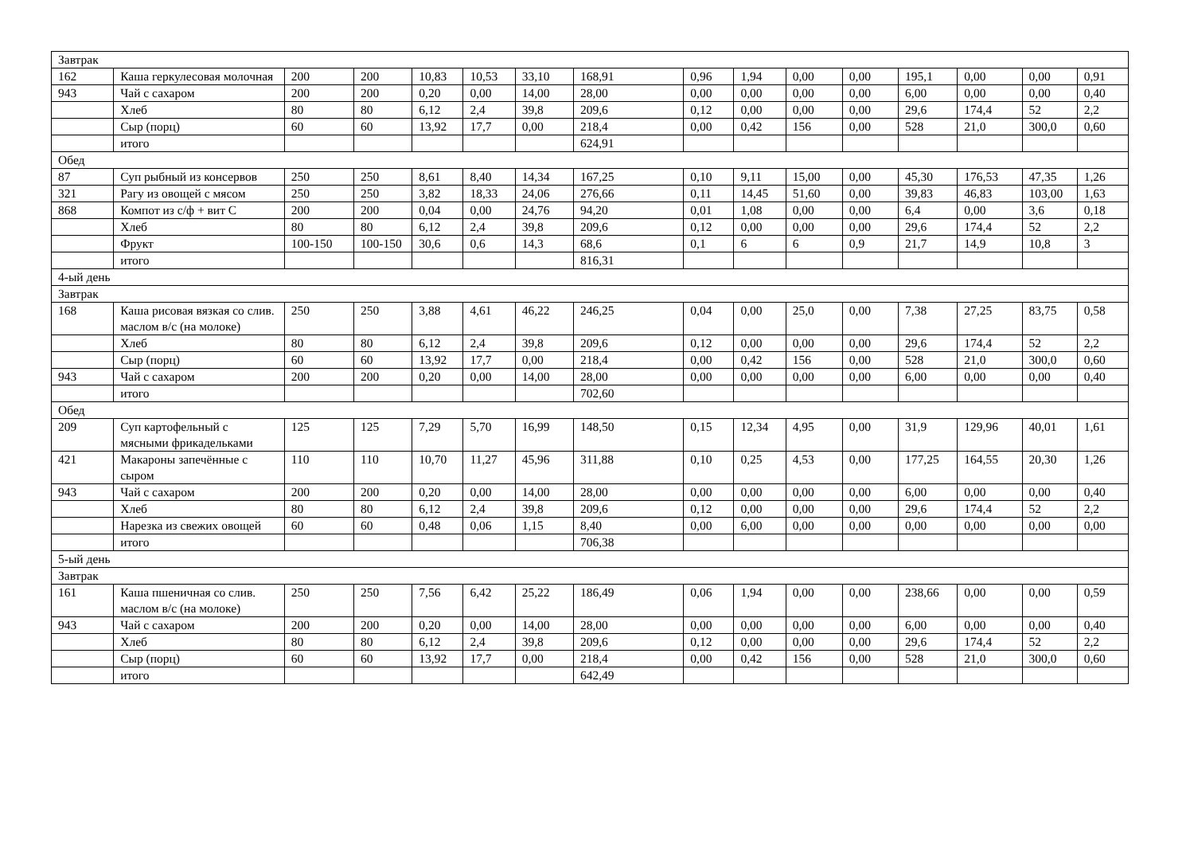| Завтрак | | | | | | | | | | | | | | | |
| 162 | Каша геркулесовая молочная | 200 | 200 | 10,83 | 10,53 | 33,10 | 168,91 | 0,96 | 1,94 | 0,00 | 0,00 | 195,1 | 0,00 | 0,00 | 0,91 |
| 943 | Чай с сахаром | 200 | 200 | 0,20 | 0,00 | 14,00 | 28,00 | 0,00 | 0,00 | 0,00 | 0,00 | 6,00 | 0,00 | 0,00 | 0,40 |
| | Хлеб | 80 | 80 | 6,12 | 2,4 | 39,8 | 209,6 | 0,12 | 0,00 | 0,00 | 0,00 | 29,6 | 174,4 | 52 | 2,2 |
| | Сыр (порц) | 60 | 60 | 13,92 | 17,7 | 0,00 | 218,4 | 0,00 | 0,42 | 156 | 0,00 | 528 | 21,0 | 300,0 | 0,60 |
| | итого | | | | | | 624,91 | | | | | | | | |
| Обед | | | | | | | | | | | | | | | |
| 87 | Суп рыбный из консервов | 250 | 250 | 8,61 | 8,40 | 14,34 | 167,25 | 0,10 | 9,11 | 15,00 | 0,00 | 45,30 | 176,53 | 47,35 | 1,26 |
| 321 | Рагу из овощей с мясом | 250 | 250 | 3,82 | 18,33 | 24,06 | 276,66 | 0,11 | 14,45 | 51,60 | 0,00 | 39,83 | 46,83 | 103,00 | 1,63 |
| 868 | Компот из с/ф + вит С | 200 | 200 | 0,04 | 0,00 | 24,76 | 94,20 | 0,01 | 1,08 | 0,00 | 0,00 | 6,4 | 0,00 | 3,6 | 0,18 |
| | Хлеб | 80 | 80 | 6,12 | 2,4 | 39,8 | 209,6 | 0,12 | 0,00 | 0,00 | 0,00 | 29,6 | 174,4 | 52 | 2,2 |
| | Фрукт | 100-150 | 100-150 | 30,6 | 0,6 | 14,3 | 68,6 | 0,1 | 6 | 6 | 0,9 | 21,7 | 14,9 | 10,8 | 3 |
| | итого | | | | | | 816,31 | | | | | | | | |
| 4-ый день | | | | | | | | | | | | | | | |
| Завтрак | | | | | | | | | | | | | | | |
| 168 | Каша рисовая вязкая со слив. маслом в/с (на молоке) | 250 | 250 | 3,88 | 4,61 | 46,22 | 246,25 | 0,04 | 0,00 | 25,0 | 0,00 | 7,38 | 27,25 | 83,75 | 0,58 |
| | Хлеб | 80 | 80 | 6,12 | 2,4 | 39,8 | 209,6 | 0,12 | 0,00 | 0,00 | 0,00 | 29,6 | 174,4 | 52 | 2,2 |
| | Сыр (порц) | 60 | 60 | 13,92 | 17,7 | 0,00 | 218,4 | 0,00 | 0,42 | 156 | 0,00 | 528 | 21,0 | 300,0 | 0,60 |
| 943 | Чай с сахаром | 200 | 200 | 0,20 | 0,00 | 14,00 | 28,00 | 0,00 | 0,00 | 0,00 | 0,00 | 6,00 | 0,00 | 0,00 | 0,40 |
| | итого | | | | | | 702,60 | | | | | | | | |
| Обед | | | | | | | | | | | | | | | |
| 209 | Суп картофельный с мясными фрикадельками | 125 | 125 | 7,29 | 5,70 | 16,99 | 148,50 | 0,15 | 12,34 | 4,95 | 0,00 | 31,9 | 129,96 | 40,01 | 1,61 |
| 421 | Макароны запечённые с сыром | 110 | 110 | 10,70 | 11,27 | 45,96 | 311,88 | 0,10 | 0,25 | 4,53 | 0,00 | 177,25 | 164,55 | 20,30 | 1,26 |
| 943 | Чай с сахаром | 200 | 200 | 0,20 | 0,00 | 14,00 | 28,00 | 0,00 | 0,00 | 0,00 | 0,00 | 6,00 | 0,00 | 0,00 | 0,40 |
| | Хлеб | 80 | 80 | 6,12 | 2,4 | 39,8 | 209,6 | 0,12 | 0,00 | 0,00 | 0,00 | 29,6 | 174,4 | 52 | 2,2 |
| | Нарезка из свежих овощей | 60 | 60 | 0,48 | 0,06 | 1,15 | 8,40 | 0,00 | 6,00 | 0,00 | 0,00 | 0,00 | 0,00 | 0,00 | 0,00 |
| | итого | | | | | | 706,38 | | | | | | | | |
| 5-ый день | | | | | | | | | | | | | | | |
| Завтрак | | | | | | | | | | | | | | | |
| 161 | Каша пшеничная со слив. маслом в/с (на молоке) | 250 | 250 | 7,56 | 6,42 | 25,22 | 186,49 | 0,06 | 1,94 | 0,00 | 0,00 | 238,66 | 0,00 | 0,00 | 0,59 |
| 943 | Чай с сахаром | 200 | 200 | 0,20 | 0,00 | 14,00 | 28,00 | 0,00 | 0,00 | 0,00 | 0,00 | 6,00 | 0,00 | 0,00 | 0,40 |
| | Хлеб | 80 | 80 | 6,12 | 2,4 | 39,8 | 209,6 | 0,12 | 0,00 | 0,00 | 0,00 | 29,6 | 174,4 | 52 | 2,2 |
| | Сыр (порц) | 60 | 60 | 13,92 | 17,7 | 0,00 | 218,4 | 0,00 | 0,42 | 156 | 0,00 | 528 | 21,0 | 300,0 | 0,60 |
| | итого | | | | | | 642,49 | | | | | | | | |